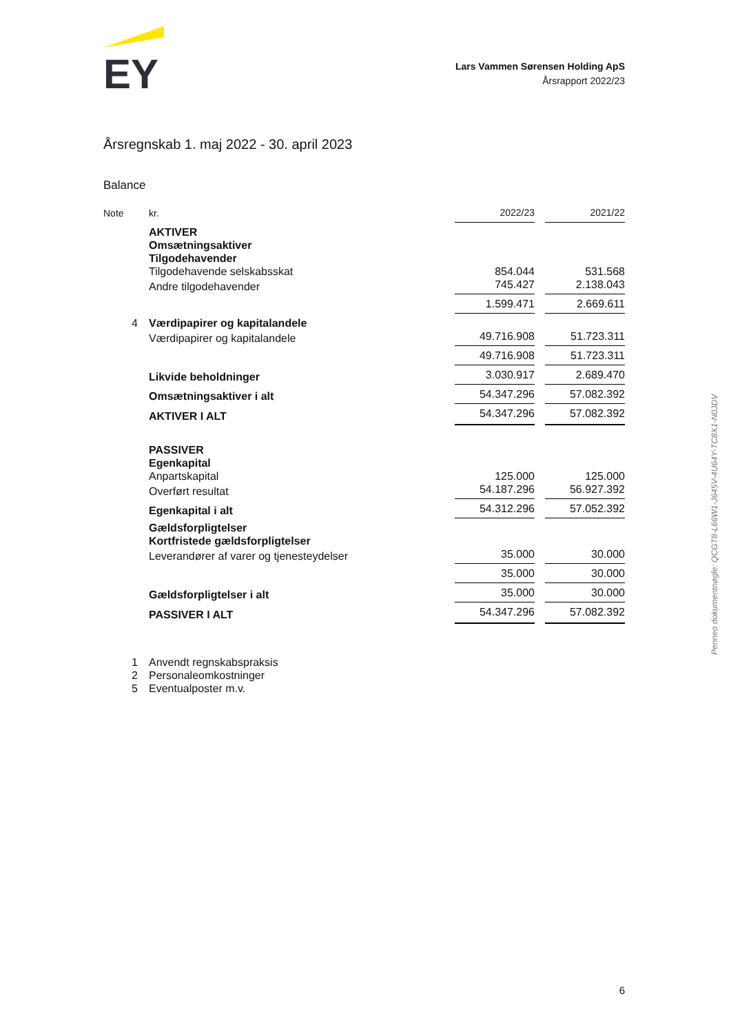EY
Lars Vammen Sørensen Holding ApS
Årsrapport 2022/23
Årsregnskab 1. maj 2022 - 30. april 2023
Balance
| Note | kr. | 2022/23 | | 2021/22 |
| --- | --- | --- | --- | --- |
| | AKTIVER | | | |
| | Omsætningsaktiver | | | |
| | Tilgodehavender | | | |
| | Tilgodehavende selskabsskat | 854.044 | | 531.568 |
| | Andre tilgodehavender | 745.427 | | 2.138.043 |
| | | 1.599.471 | | 2.669.611 |
| 4 | Værdipapirer og kapitalandele | | | |
| | Værdipapirer og kapitalandele | 49.716.908 | | 51.723.311 |
| | | 49.716.908 | | 51.723.311 |
| | Likvide beholdninger | 3.030.917 | | 2.689.470 |
| | Omsætningsaktiver i alt | 54.347.296 | | 57.082.392 |
| | AKTIVER I ALT | 54.347.296 | | 57.082.392 |
| | PASSIVER | | | |
| | Egenkapital | | | |
| | Anpartskapital | 125.000 | | 125.000 |
| | Overført resultat | 54.187.296 | | 56.927.392 |
| | Egenkapital i alt | 54.312.296 | | 57.052.392 |
| | Gældsforpligtelser | | | |
| | Kortfristede gældsforpligtelser | | | |
| | Leverandører af varer og tjenesteydelser | 35.000 | | 30.000 |
| | | 35.000 | | 30.000 |
| | Gældsforpligtelser i alt | 35.000 | | 30.000 |
| | PASSIVER I ALT | 54.347.296 | | 57.082.392 |
| 1 | Anvendt regnskabspraksis |
| 2 | Personaleomkostninger |
| 5 | Eventualposter m.v. |
Penneo dokumentnøgle: QCGT8-L66W1-J645V-4U64Y-TC8X1-N0JDV
6